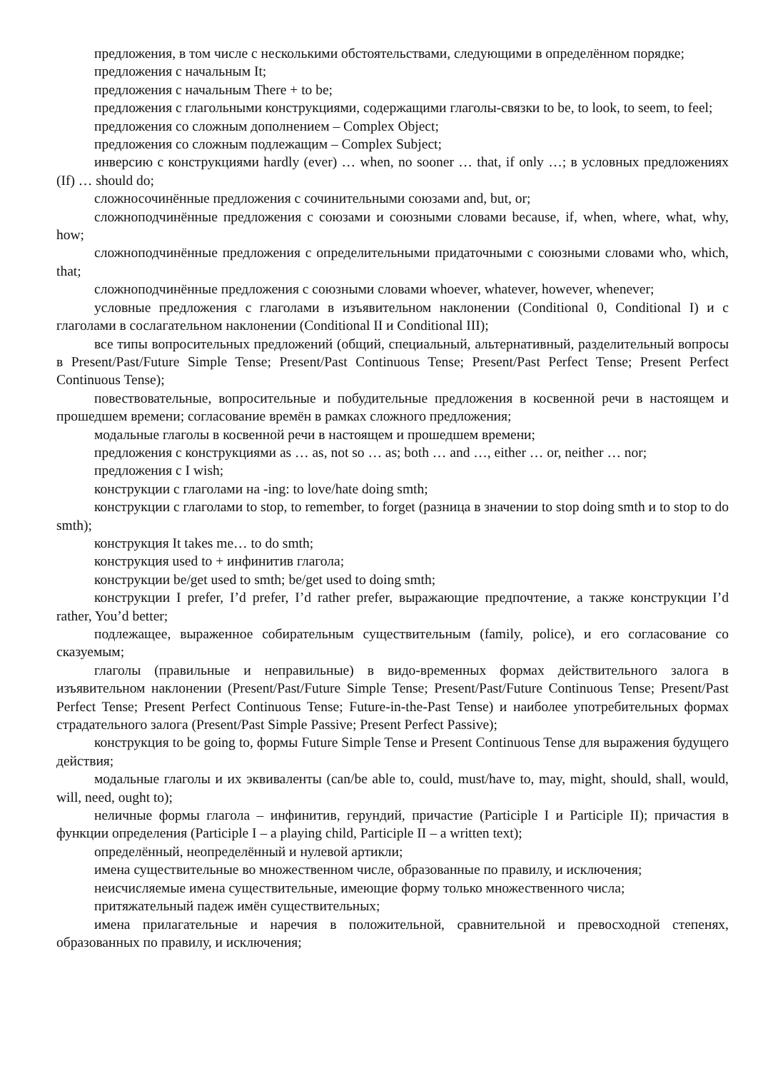предложения, в том числе с несколькими обстоятельствами, следующими в определённом порядке;
предложения с начальным It;
предложения с начальным There + to be;
предложения с глагольными конструкциями, содержащими глаголы-связки to be, to look, to seem, to feel;
предложения со сложным дополнением – Complex Object;
предложения со сложным подлежащим – Complex Subject;
инверсию с конструкциями hardly (ever) … when, no sooner … that, if only …; в условных предложениях (If) … should do;
сложносочинённые предложения с сочинительными союзами and, but, or;
сложноподчинённые предложения с союзами и союзными словами because, if, when, where, what, why, how;
сложноподчинённые предложения с определительными придаточными с союзными словами who, which, that;
сложноподчинённые предложения с союзными словами whoever, whatever, however, whenever;
условные предложения с глаголами в изъявительном наклонении (Conditional 0, Conditional I) и с глаголами в сослагательном наклонении (Conditional II и Conditional III);
все типы вопросительных предложений (общий, специальный, альтернативный, разделительный вопросы в Present/Past/Future Simple Tense; Present/Past Continuous Tense; Present/Past Perfect Tense; Present Perfect Continuous Tense);
повествовательные, вопросительные и побудительные предложения в косвенной речи в настоящем и прошедшем времени; согласование времён в рамках сложного предложения;
модальные глаголы в косвенной речи в настоящем и прошедшем времени;
предложения с конструкциями as … as, not so … as; both … and …, either … or, neither … nor;
предложения с I wish;
конструкции с глаголами на -ing: to love/hate doing smth;
конструкции с глаголами to stop, to remember, to forget (разница в значении to stop doing smth и to stop to do smth);
конструкция It takes me… to do smth;
конструкция used to + инфинитив глагола;
конструкции be/get used to smth; be/get used to doing smth;
конструкции I prefer, I’d prefer, I’d rather prefer, выражающие предпочтение, а также конструкции I’d rather, You’d better;
подлежащее, выраженное собирательным существительным (family, police), и его согласование со сказуемым;
глаголы (правильные и неправильные) в видо-временных формах действительного залога в изъявительном наклонении (Present/Past/Future Simple Tense; Present/Past/Future Continuous Tense; Present/Past Perfect Tense; Present Perfect Continuous Tense; Future-in-the-Past Tense) и наиболее употребительных формах страдательного залога (Present/Past Simple Passive; Present Perfect Passive);
конструкция to be going to, формы Future Simple Tense и Present Continuous Tense для выражения будущего действия;
модальные глаголы и их эквиваленты (can/be able to, could, must/have to, may, might, should, shall, would, will, need, ought to);
неличные формы глагола – инфинитив, герундий, причастие (Participle I и Participle II); причастия в функции определения (Participle I – a playing child, Participle II – a written text);
определённый, неопределённый и нулевой артикли;
имена существительные во множественном числе, образованные по правилу, и исключения;
неисчисляемые имена существительные, имеющие форму только множественного числа;
притяжательный падеж имён существительных;
имена прилагательные и наречия в положительной, сравнительной и превосходной степенях, образованных по правилу, и исключения;